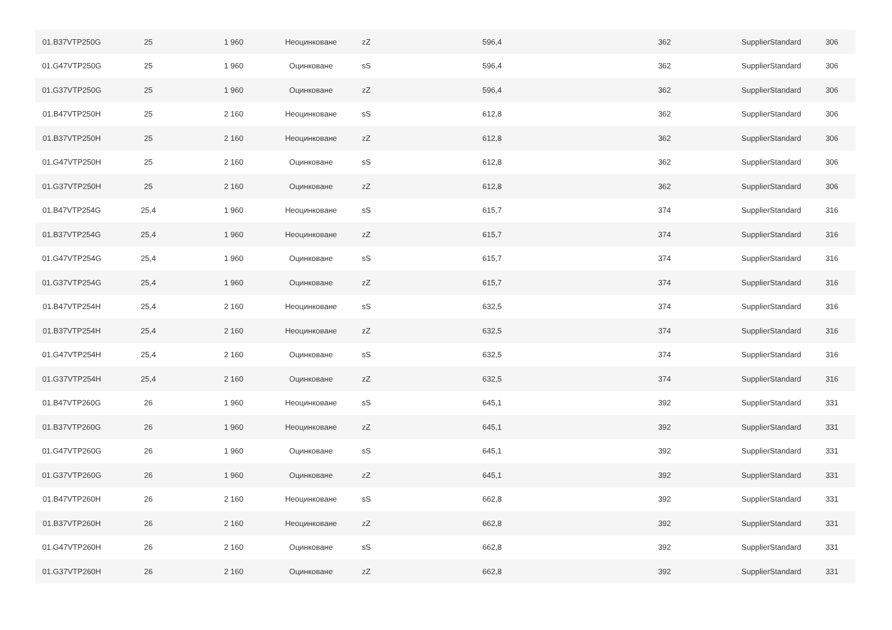| 01.B37VTP250G | 25 | 1 960 | Неоцинковане | zZ | 596,4 | 362 | SupplierStandard | 306 |
| 01.G47VTP250G | 25 | 1 960 | Оцинковане | sS | 596,4 | 362 | SupplierStandard | 306 |
| 01.G37VTP250G | 25 | 1 960 | Оцинковане | zZ | 596,4 | 362 | SupplierStandard | 306 |
| 01.B47VTP250H | 25 | 2 160 | Неоцинковане | sS | 612,8 | 362 | SupplierStandard | 306 |
| 01.B37VTP250H | 25 | 2 160 | Неоцинковане | zZ | 612,8 | 362 | SupplierStandard | 306 |
| 01.G47VTP250H | 25 | 2 160 | Оцинковане | sS | 612,8 | 362 | SupplierStandard | 306 |
| 01.G37VTP250H | 25 | 2 160 | Оцинковане | zZ | 612,8 | 362 | SupplierStandard | 306 |
| 01.B47VTP254G | 25,4 | 1 960 | Неоцинковане | sS | 615,7 | 374 | SupplierStandard | 316 |
| 01.B37VTP254G | 25,4 | 1 960 | Неоцинковане | zZ | 615,7 | 374 | SupplierStandard | 316 |
| 01.G47VTP254G | 25,4 | 1 960 | Оцинковане | sS | 615,7 | 374 | SupplierStandard | 316 |
| 01.G37VTP254G | 25,4 | 1 960 | Оцинковане | zZ | 615,7 | 374 | SupplierStandard | 316 |
| 01.B47VTP254H | 25,4 | 2 160 | Неоцинковане | sS | 632,5 | 374 | SupplierStandard | 316 |
| 01.B37VTP254H | 25,4 | 2 160 | Неоцинковане | zZ | 632,5 | 374 | SupplierStandard | 316 |
| 01.G47VTP254H | 25,4 | 2 160 | Оцинковане | sS | 632,5 | 374 | SupplierStandard | 316 |
| 01.G37VTP254H | 25,4 | 2 160 | Оцинковане | zZ | 632,5 | 374 | SupplierStandard | 316 |
| 01.B47VTP260G | 26 | 1 960 | Неоцинковане | sS | 645,1 | 392 | SupplierStandard | 331 |
| 01.B37VTP260G | 26 | 1 960 | Неоцинковане | zZ | 645,1 | 392 | SupplierStandard | 331 |
| 01.G47VTP260G | 26 | 1 960 | Оцинковане | sS | 645,1 | 392 | SupplierStandard | 331 |
| 01.G37VTP260G | 26 | 1 960 | Оцинковане | zZ | 645,1 | 392 | SupplierStandard | 331 |
| 01.B47VTP260H | 26 | 2 160 | Неоцинковане | sS | 662,8 | 392 | SupplierStandard | 331 |
| 01.B37VTP260H | 26 | 2 160 | Неоцинковане | zZ | 662,8 | 392 | SupplierStandard | 331 |
| 01.G47VTP260H | 26 | 2 160 | Оцинковане | sS | 662,8 | 392 | SupplierStandard | 331 |
| 01.G37VTP260H | 26 | 2 160 | Оцинковане | zZ | 662,8 | 392 | SupplierStandard | 331 |